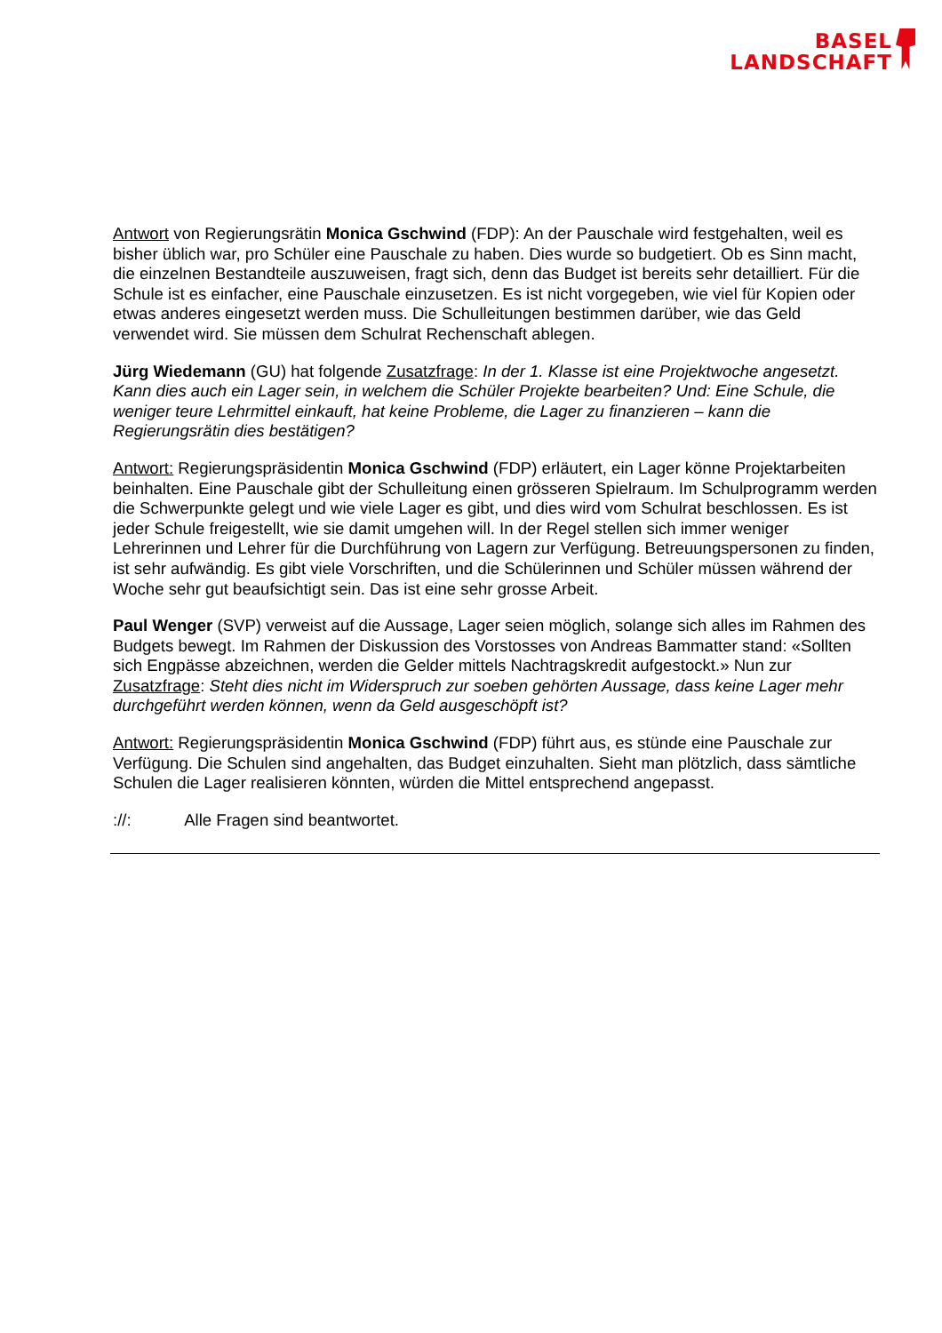BASEL
LANDSCHAFT
Antwort von Regierungsrätin Monica Gschwind (FDP): An der Pauschale wird festgehalten, weil es bisher üblich war, pro Schüler eine Pauschale zu haben. Dies wurde so budgetiert. Ob es Sinn macht, die einzelnen Bestandteile auszuweisen, fragt sich, denn das Budget ist bereits sehr detailliert. Für die Schule ist es einfacher, eine Pauschale einzusetzen. Es ist nicht vorgegeben, wie viel für Kopien oder etwas anderes eingesetzt werden muss. Die Schulleitungen bestimmen darüber, wie das Geld verwendet wird. Sie müssen dem Schulrat Rechenschaft ablegen.
Jürg Wiedemann (GU) hat folgende Zusatzfrage: In der 1. Klasse ist eine Projektwoche angesetzt. Kann dies auch ein Lager sein, in welchem die Schüler Projekte bearbeiten? Und: Eine Schule, die weniger teure Lehrmittel einkauft, hat keine Probleme, die Lager zu finanzieren – kann die Regierungsrätin dies bestätigen?
Antwort: Regierungspräsidentin Monica Gschwind (FDP) erläutert, ein Lager könne Projektarbeiten beinhalten. Eine Pauschale gibt der Schulleitung einen grösseren Spielraum. Im Schulprogramm werden die Schwerpunkte gelegt und wie viele Lager es gibt, und dies wird vom Schulrat beschlossen. Es ist jeder Schule freigestellt, wie sie damit umgehen will. In der Regel stellen sich immer weniger Lehrerinnen und Lehrer für die Durchführung von Lagern zur Verfügung. Betreuungspersonen zu finden, ist sehr aufwändig. Es gibt viele Vorschriften, und die Schülerinnen und Schüler müssen während der Woche sehr gut beaufsichtigt sein. Das ist eine sehr grosse Arbeit.
Paul Wenger (SVP) verweist auf die Aussage, Lager seien möglich, solange sich alles im Rahmen des Budgets bewegt. Im Rahmen der Diskussion des Vorstosses von Andreas Bammatter stand: «Sollten sich Engpässe abzeichnen, werden die Gelder mittels Nachtragskredit aufgestockt.» Nun zur Zusatzfrage: Steht dies nicht im Widerspruch zur soeben gehörten Aussage, dass keine Lager mehr durchgeführt werden können, wenn da Geld ausgeschöpft ist?
Antwort: Regierungspräsidentin Monica Gschwind (FDP) führt aus, es stünde eine Pauschale zur Verfügung. Die Schulen sind angehalten, das Budget einzuhalten. Sieht man plötzlich, dass sämtliche Schulen die Lager realisieren könnten, würden die Mittel entsprechend angepasst.
://: Alle Fragen sind beantwortet.